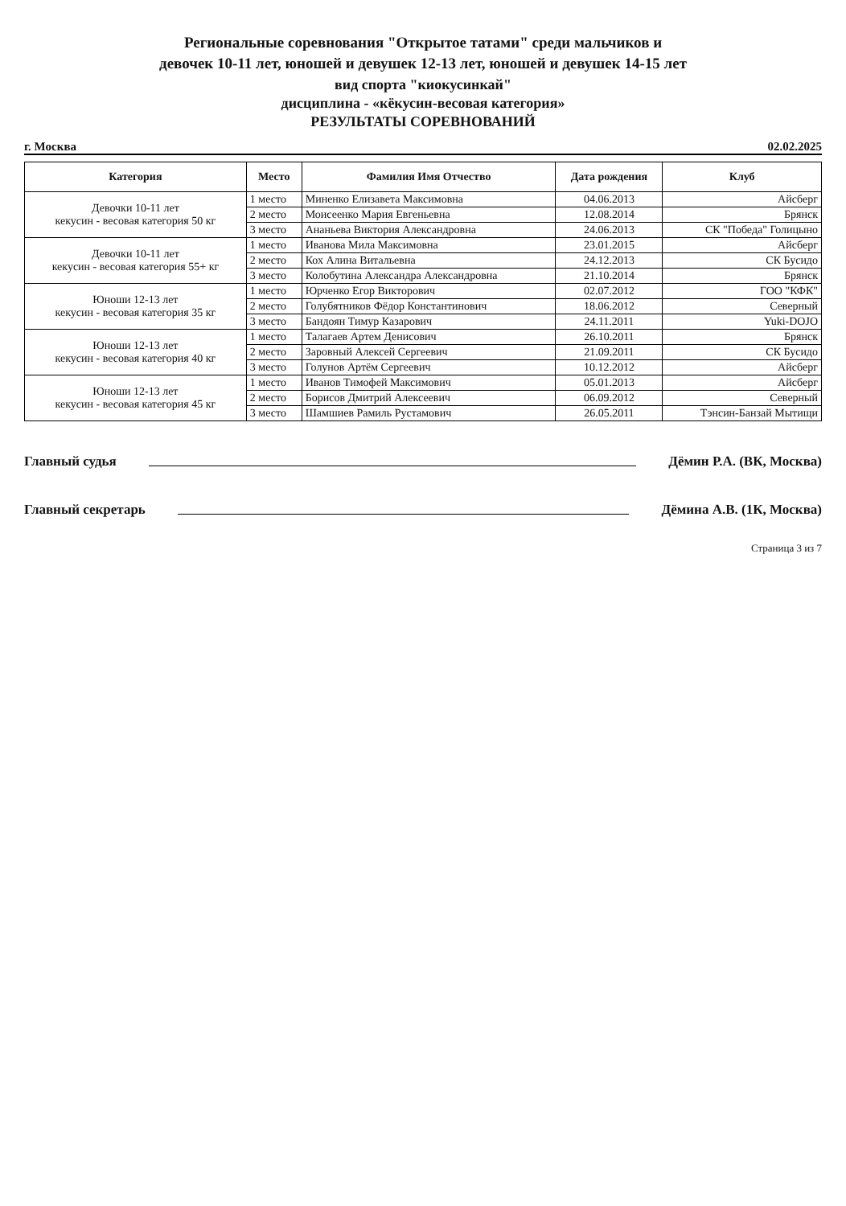Региональные соревнования "Открытое татами" среди мальчиков и
девочек 10-11 лет, юношей и девушек 12-13 лет, юношей и девушек 14-15 лет
вид спорта "киокусинкай"
дисциплина - «кёкусин-весовая категория»
РЕЗУЛЬТАТЫ СОРЕВНОВАНИЙ
г. Москва 02.02.2025
| Категория | Место | Фамилия Имя Отчество | Дата рождения | Клуб |
| --- | --- | --- | --- | --- |
| Девочки 10-11 лет кекусин - весовая категория 50 кг | 1 место | Миненко Елизавета Максимовна | 04.06.2013 | Айсберг |
| | 2 место | Моисеенко Мария Евгеньевна | 12.08.2014 | Брянск |
| | 3 место | Ананьева Виктория Александровна | 24.06.2013 | СК "Победа" Голицыно |
| Девочки 10-11 лет кекусин - весовая категория 55+ кг | 1 место | Иванова Мила Максимовна | 23.01.2015 | Айсберг |
| | 2 место | Кох Алина Витальевна | 24.12.2013 | СК Бусидо |
| | 3 место | Колобутина Александра Александровна | 21.10.2014 | Брянск |
| Юноши 12-13 лет кекусин - весовая категория 35 кг | 1 место | Юрченко Егор Викторович | 02.07.2012 | ГОО "КФК" |
| | 2 место | Голубятников Фёдор Константинович | 18.06.2012 | Северный |
| | 3 место | Бандоян Тимур Казарович | 24.11.2011 | Yuki-DOJO |
| Юноши 12-13 лет кекусин - весовая категория 40 кг | 1 место | Талагаев Артем Денисович | 26.10.2011 | Брянск |
| | 2 место | Заровный Алексей Сергеевич | 21.09.2011 | СК Бусидо |
| | 3 место | Голунов Артём Сергеевич | 10.12.2012 | Айсберг |
| Юноши 12-13 лет кекусин - весовая категория 45 кг | 1 место | Иванов Тимофей Максимович | 05.01.2013 | Айсберг |
| | 2 место | Борисов Дмитрий Алексеевич | 06.09.2012 | Северный |
| | 3 место | Шамшиев Рамиль Рустамович | 26.05.2011 | Тэнсин-Банзай Мытищи |
Главный судья Дёмин Р.А. (ВК, Москва)
Главный секретарь Дёмина А.В. (1К, Москва)
Страница 3 из 7